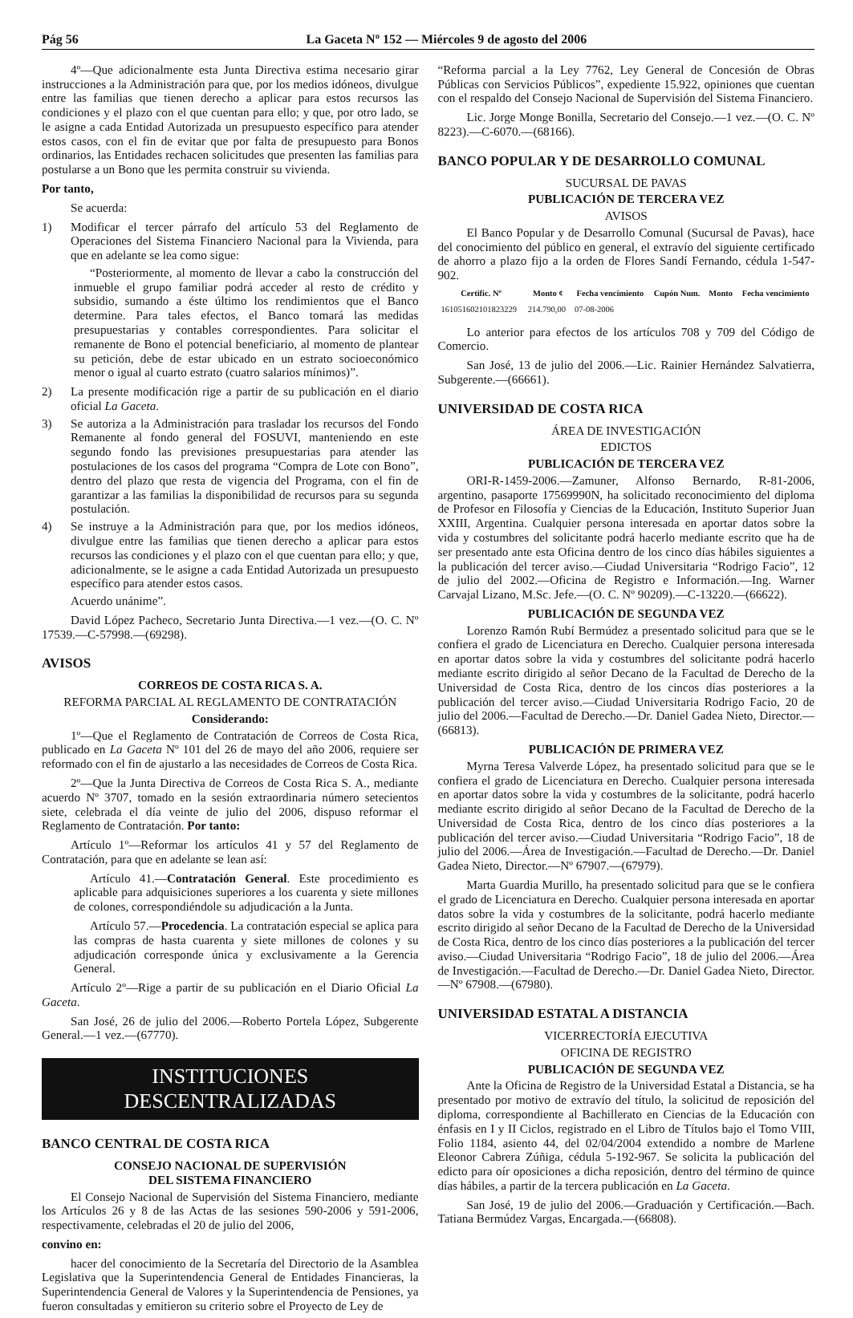Pág 56 La Gaceta Nº 152 — Miércoles 9 de agosto del 2006
4º—Que adicionalmente esta Junta Directiva estima necesario girar instrucciones a la Administración para que, por los medios idóneos, divulgue entre las familias que tienen derecho a aplicar para estos recursos las condiciones y el plazo con el que cuentan para ello; y que, por otro lado, se le asigne a cada Entidad Autorizada un presupuesto específico para atender estos casos, con el fin de evitar que por falta de presupuesto para Bonos ordinarios, las Entidades rechacen solicitudes que presenten las familias para postularse a un Bono que les permita construir su vivienda.
Por tanto,
Se acuerda:
1) Modificar el tercer párrafo del artículo 53 del Reglamento de Operaciones del Sistema Financiero Nacional para la Vivienda, para que en adelante se lea como sigue:
“Posteriormente, al momento de llevar a cabo la construcción del inmueble el grupo familiar podrá acceder al resto de crédito y subsidio, sumando a éste último los rendimientos que el Banco determine. Para tales efectos, el Banco tomará las medidas presupuestarias y contables correspondientes. Para solicitar el remanente de Bono el potencial beneficiario, al momento de plantear su petición, debe de estar ubicado en un estrato socioeconómico menor o igual al cuarto estrato (cuatro salarios mínimos)”.
2) La presente modificación rige a partir de su publicación en el diario oficial La Gaceta.
3) Se autoriza a la Administración para trasladar los recursos del Fondo Remanente al fondo general del FOSUVI, manteniendo en este segundo fondo las previsiones presupuestarias para atender las postulaciones de los casos del programa “Compra de Lote con Bono”, dentro del plazo que resta de vigencia del Programa, con el fin de garantizar a las familias la disponibilidad de recursos para su segunda postulación.
4) Se instruye a la Administración para que, por los medios idóneos, divulgue entre las familias que tienen derecho a aplicar para estos recursos las condiciones y el plazo con el que cuentan para ello; y que, adicionalmente, se le asigne a cada Entidad Autorizada un presupuesto específico para atender estos casos.
Acuerdo unánime”.
David López Pacheco, Secretario Junta Directiva.—1 vez.—(O. C. Nº 17539.—C-57998.—(69298).
AVISOS
CORREOS DE COSTA RICA S. A.
REFORMA PARCIAL AL REGLAMENTO DE CONTRATACIÓN
Considerando:
1º—Que el Reglamento de Contratación de Correos de Costa Rica, publicado en La Gaceta Nº 101 del 26 de mayo del año 2006, requiere ser reformado con el fin de ajustarlo a las necesidades de Correos de Costa Rica.
2º—Que la Junta Directiva de Correos de Costa Rica S. A., mediante acuerdo Nº 3707, tomado en la sesión extraordinaria número setecientos siete, celebrada el día veinte de julio del 2006, dispuso reformar el Reglamento de Contratación. Por tanto:
Artículo 1º—Reformar los artículos 41 y 57 del Reglamento de Contratación, para que en adelante se lean así:
Artículo 41.—Contratación General. Este procedimiento es aplicable para adquisiciones superiores a los cuarenta y siete millones de colones, correspondiéndole su adjudicación a la Junta.
Artículo 57.—Procedencia. La contratación especial se aplica para las compras de hasta cuarenta y siete millones de colones y su adjudicación corresponde única y exclusivamente a la Gerencia General.
Artículo 2º—Rige a partir de su publicación en el Diario Oficial La Gaceta.
San José, 26 de julio del 2006.—Roberto Portela López, Subgerente General.—1 vez.—(67770).
INSTITUCIONES DESCENTRALIZADAS
BANCO CENTRAL DE COSTA RICA
CONSEJO NACIONAL DE SUPERVISIÓN
DEL SISTEMA FINANCIERO
El Consejo Nacional de Supervisión del Sistema Financiero, mediante los Artículos 26 y 8 de las Actas de las sesiones 590-2006 y 591-2006, respectivamente, celebradas el 20 de julio del 2006,
convino en:
hacer del conocimiento de la Secretaría del Directorio de la Asamblea Legislativa que la Superintendencia General de Entidades Financieras, la Superintendencia General de Valores y la Superintendencia de Pensiones, ya fueron consultadas y emitieron su criterio sobre el Proyecto de Ley de
“Reforma parcial a la Ley 7762, Ley General de Concesión de Obras Públicas con Servicios Públicos”, expediente 15.922, opiniones que cuentan con el respaldo del Consejo Nacional de Supervisión del Sistema Financiero.
Lic. Jorge Monge Bonilla, Secretario del Consejo.—1 vez.—(O. C. Nº 8223).—C-6070.—(68166).
BANCO POPULAR Y DE DESARROLLO COMUNAL
SUCURSAL DE PAVAS
PUBLICACIÓN DE TERCERA VEZ
AVISOS
El Banco Popular y de Desarrollo Comunal (Sucursal de Pavas), hace del conocimiento del público en general, el extravío del siguiente certificado de ahorro a plazo fijo a la orden de Flores Sandí Fernando, cédula 1-547-902.
| Certific. Nº | Monto ¢ | Fecha vencimiento | Cupón Num. | Monto | Fecha vencimiento |
| --- | --- | --- | --- | --- | --- |
| 161051602101823229 | 214.790,00 | 07-08-2006 | | | |
Lo anterior para efectos de los artículos 708 y 709 del Código de Comercio.
San José, 13 de julio del 2006.—Lic. Rainier Hernández Salvatierra, Subgerente.—(66661).
UNIVERSIDAD DE COSTA RICA
ÁREA DE INVESTIGACIÓN
EDICTOS
PUBLICACIÓN DE TERCERA VEZ
ORI-R-1459-2006.—Zamuner, Alfonso Bernardo, R-81-2006, argentino, pasaporte 17569990N, ha solicitado reconocimiento del diploma de Profesor en Filosofía y Ciencias de la Educación, Instituto Superior Juan XXIII, Argentina. Cualquier persona interesada en aportar datos sobre la vida y costumbres del solicitante podrá hacerlo mediante escrito que ha de ser presentado ante esta Oficina dentro de los cinco días hábiles siguientes a la publicación del tercer aviso.—Ciudad Universitaria “Rodrigo Facio”, 12 de julio del 2002.—Oficina de Registro e Información.—Ing. Warner Carvajal Lizano, M.Sc. Jefe.—(O. C. Nº 90209).—C-13220.—(66622).
PUBLICACIÓN DE SEGUNDA VEZ
Lorenzo Ramón Rubí Bermúdez a presentado solicitud para que se le confiera el grado de Licenciatura en Derecho. Cualquier persona interesada en aportar datos sobre la vida y costumbres del solicitante podrá hacerlo mediante escrito dirigido al señor Decano de la Facultad de Derecho de la Universidad de Costa Rica, dentro de los cincos días posteriores a la publicación del tercer aviso.—Ciudad Universitaria Rodrigo Facio, 20 de julio del 2006.—Facultad de Derecho.—Dr. Daniel Gadea Nieto, Director.—(66813).
PUBLICACIÓN DE PRIMERA VEZ
Myrna Teresa Valverde López, ha presentado solicitud para que se le confiera el grado de Licenciatura en Derecho. Cualquier persona interesada en aportar datos sobre la vida y costumbres de la solicitante, podrá hacerlo mediante escrito dirigido al señor Decano de la Facultad de Derecho de la Universidad de Costa Rica, dentro de los cinco días posteriores a la publicación del tercer aviso.—Ciudad Universitaria “Rodrigo Facio”, 18 de julio del 2006.—Área de Investigación.—Facultad de Derecho.—Dr. Daniel Gadea Nieto, Director.—Nº 67907.—(67979).
Marta Guardia Murillo, ha presentado solicitud para que se le confiera el grado de Licenciatura en Derecho. Cualquier persona interesada en aportar datos sobre la vida y costumbres de la solicitante, podrá hacerlo mediante escrito dirigido al señor Decano de la Facultad de Derecho de la Universidad de Costa Rica, dentro de los cinco días posteriores a la publicación del tercer aviso.—Ciudad Universitaria “Rodrigo Facio”, 18 de julio del 2006.—Área de Investigación.—Facultad de Derecho.—Dr. Daniel Gadea Nieto, Director.—Nº 67908.—(67980).
UNIVERSIDAD ESTATAL A DISTANCIA
VICERRECTORÍA EJECUTIVA
OFICINA DE REGISTRO
PUBLICACIÓN DE SEGUNDA VEZ
Ante la Oficina de Registro de la Universidad Estatal a Distancia, se ha presentado por motivo de extravío del título, la solicitud de reposición del diploma, correspondiente al Bachillerato en Ciencias de la Educación con énfasis en I y II Ciclos, registrado en el Libro de Títulos bajo el Tomo VIII, Folio 1184, asiento 44, del 02/04/2004 extendido a nombre de Marlene Eleonor Cabrera Zúñiga, cédula 5-192-967. Se solicita la publicación del edicto para oír oposiciones a dicha reposición, dentro del término de quince días hábiles, a partir de la tercera publicación en La Gaceta.
San José, 19 de julio del 2006.—Graduación y Certificación.—Bach. Tatiana Bermúdez Vargas, Encargada.—(66808).